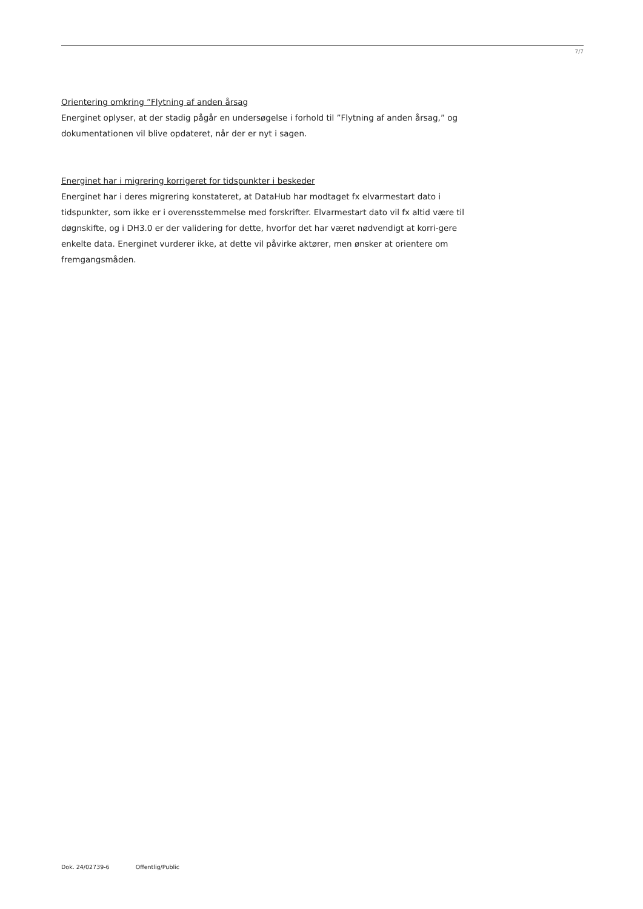7/7
Orientering omkring ”Flytning af anden årsag
Energinet oplyser, at der stadig pågår en undersøgelse i forhold til ”Flytning af anden årsag,” og dokumentationen vil blive opdateret, når der er nyt i sagen.
Energinet har i migrering korrigeret for tidspunkter i beskeder
Energinet har i deres migrering konstateret, at DataHub har modtaget fx elvarmestart dato i tidspunkter, som ikke er i overensstemmelse med forskrifter. Elvarmestart dato vil fx altid være til døgnskifte, og i DH3.0 er der validering for dette, hvorfor det har været nødvendigt at korri-gere enkelte data. Energinet vurderer ikke, at dette vil påvirke aktører, men ønsker at orientere om fremgangsmåden.
Dok. 24/02739-6 Offentlig/Public